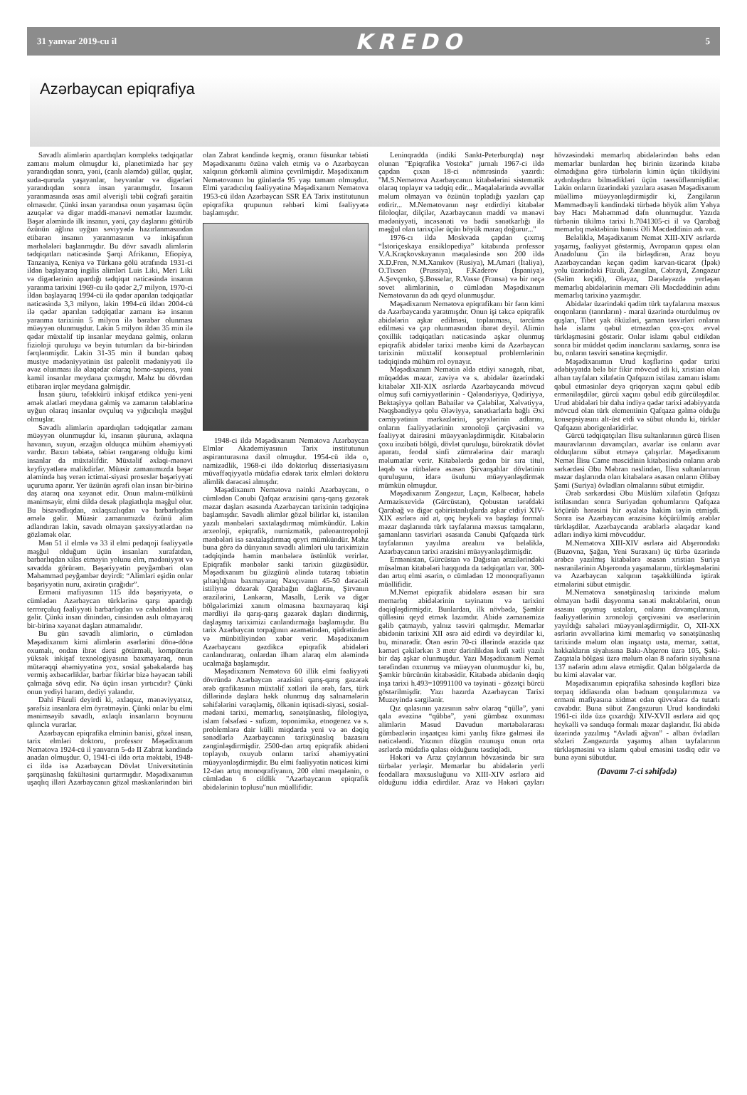31 yanvar 2019-cu il KREDO 5
Azərbaycan epiqrafiya
Savadlı alimlərin apardıqları kompleks tədqiqatlar zamanı məlum olmuşdur ki, planetimizdə hər şey yarandıqdan sonra, yəni, (canlı aləmdə) güllər, quşlar, suda-quruda yaşayanlar, heyvanlar və digərləri yarandıqdan sonra insan yaranmışdır. İnsanın yaranmasında əsas amil əlverişli təbii coğrafi şəraitin olmasıdır. Çünki insan yarandısa onun yaşaması üçün azuqələr və digər maddi-mənəvi nemətlər lazımdır. Bəşər aləmində ilk insanın, yəni, çay daşlarını götürüb özünün ağlına uyğun səviyyədə hazırlanmasından etibarən insanın yaranmasının və inkişafının mərhələləri başlanmışdır. Bu dövr savadlı alimlərin tədqiqatları nəticəsində Şərqi Afrikanın, Efiopiya, Tanzaniya, Keniya və Türkanə gölü ətrafında 1931-ci ildən başlayaraq ingilis alimləri Luis Liki, Meri Liki və digərlərinin apardığı tədqiqat nəticəsində insanın yaranma tarixini 1969-cu ilə qədər 2,7 milyon, 1970-ci ildən başlayaraq 1994-cü ilə qədər aparılan tədqiqatlar nəticəsində 3,3 milyon, lakin 1994-cü ildən 2004-cü ilə qədər aparılan tədqiqatlar zamanı isə insanın yaranma tarixinin 5 milyon ilə bərabər olunması müəyyən olunmuşdur. Lakin 5 milyon ildən 35 min ilə qədər müxtəlif tip insanlar meydana gəlmiş, onların fizioloji quruluşu və beyin tutumları da bir-birindən fərqlənmişdir. Lakin 31-35 min il bundan qabaq mustye mədəniyyətinin üst paleolit mədəniyyəti ilə əvəz olunması ilə əlaqədar olaraq homo-sapiens, yəni kamil insanlar meydana çıxmışdır. Məhz bu dövrdən etibarən irqlər meydana gəlmişdir.
İnsan şüuru, təfəkkürü inkişaf etdikcə yeni-yeni əmək alətləri meydana gəlmiş və zamanın tələblərinə uyğun olaraq insanlar ovçuluq və yığıcılıqla məşğul olmuşlar.
Savadlı alimlərin apardıqları tədqiqatlar zamanı müəyyən olunmuşdur ki, insanın şüuruna, əxlaqına havanın, suyun, ərzağın olduqca mühüm əhəmiyyəti vardır. Baxın təbiətə, təbiət rəngarəng olduğu kimi insanlar da müxtəlifdir. Müxtəlif əxlaqi-mənəvi keyfiyyətlərə malikdirlər. Müasir zamanımızda bəşər aləmində baş verən ictimai-siyasi proseslər bəşəriyyəti uçuruma aparır. Yer üzünün əşrəfi olan insan bir-birinə daş ataraq ona xəyanət edir. Onun malını-mülkünü mənimsəyir, elmi dildə desək plagiatlıqla məşğul olur. Bu bisavadlıqdan, əxlaqsızlıqdan və barbarlıqdan əmələ gəlir. Müasir zamanımızda özünü alim adlandıran lakin, savadı olmayan şəxsiyyətlərdən nə gözləmək olar.
Mən 51 il elmlə və 33 il elmi pedaqoji fəaliyyətlə məşğul olduğum üçün insanları xurafatdan, barbarlıqdan xilas etməyin yolunu elm, mədəniyyət və savadda görürəm. Bəşəriyyətin peyğəmbəri olan Məhəmməd peyğəmbər deyirdi: “Alimləri eşidin onlar bəşəriyyətin nuru, axirətin çırağıdır”.
Erməni mafiyasının 115 ildə bəşəriyyətə, o cümlədən Azərbaycan türklərinə qarşı apardığı terrorçuluq fəaliyyəti barbarlıqdan və cəhalətdən irəli gəlir. Çünki insan dinindən, cinsindən asılı olmayaraq bir-birinə xəyanət daşları atmamalıdır.
Bu gün savadlı alimlərin, o cümlədən Məşədixanım kimi alimlərin əsərlərini dönə-dönə oxumalı, ondan ibrət dərsi götürməli, kompüterin yüksək inkişaf texnologiyasına baxmayaraq, onun mütərəqqi əhəmiyyətinə yox, sosial şəbəkələrdə baş vermiş əxbəcərliklər, barbar fikirlər bizə həyəcan təbili çalmağa sövq edir. Nə üçün insan yırtıcıdır? Çünki onun yediyi haram, dediyi yalandır.
Dahi Füzuli deyirdi ki, əxlaqsız, mənəviyyatsız, şərəfsiz insanlara elm öyrətməyin. Çünki onlar bu elmi mənimsəyib savadlı, əxlaqlı insanların boynunu qılıncla vurarlar.
Azərbaycan epiqrafika elminin banisi, gözəl insan, tarix elmləri doktoru, professor Məşədixanım Nemətova 1924-cü il yanvarın 5-də II Zabrat kəndində anadan olmuşdur. O, 1941-ci ildə orta məktəbi, 1948-ci ildə isə Azərbaycan Dövlət Universitetinin şərqşünaslıq fakültəsini qurtarmışdır. Məşədixanımın uşaqlıq illəri Azərbaycanın gözəl məskənlərindən biri olan Zabrat kəndində keçmiş, oranın füsunkar təbiəti Məşədixanımı özünə valeh etmiş və o Azərbaycan xalqının görkəmli aliminə çevrilmişdir. Məşədixanım Nemətovanın bu günlərdə 95 yaşı tamam olmuşdur. Elmi yaradıcılıq fəaliyyətinə Məşədixanım Nemətova 1953-cü ildən Azərbaycan SSR EA Tarix institutunun epiqrafika qrupunun rəhbəri kimi fəaliyyətə başlamışdır.
1948-ci ildə Məşədixanım Nemətova Azərbaycan Elmlər Akademiyasının Tarix institutunun aspiranturasına daxil olmuşdur. 1954-cü ildə o, namizədlik, 1968-ci ildə doktorluq dissertasiyasını müvəffəqiyyətlə müdafiə edərək tarix elmləri doktoru alimlik dərəcəsi almışdır.
Məşədixanım Nemətova nəinki Azərbaycanı, o cümlədən Cənubi Qafqaz ərazisini qarış-qarış gəzərək məzar daşları əsasında Azərbaycan tarixinin tədqiqinə başlamışdır. Savadlı alimlər gözəl bilirlər ki, istənilən yazılı mənbələri saxtalaşdırmaq mümkündür. Lakin arxeoloji, epiqrafik, numizmatik, paleoantropoloji mənbələri isə saxtalaşdırmaq qeyri mümkündür. Məhz buna görə də dünyanın savadlı alimləri ulu tariximizin tədqiqində həmin mənbələrə üstünlük verirlər. Epiqrafik mənbələr sanki tarixin güzgüsüdür. Məşədixanım bu güzgünü əlində tutaraq təbiətin şıltaqlığına baxmayaraq Naxçıvanın 45-50 dərəcəli istiliynə dözərək Qarabağın dağlarını, Şirvanın ərazilərini, Lənkəran, Masallı, Lerik və digər bölgələrimizi xanım olmasına baxmayaraq kişi mərdliyi ilə qarış-qarış gəzərək daşları dindirmiş, daşlaşmış tariximizi canlandırmağa başlamışdır. Bu tarix Azərbaycan torpağının əzəmətindən, qüdrətindən və münbitliyindən xəbər verir. Məşədixanım Azərbaycanı gəzdikcə epiqrafik abidələri canlandıraraq, onlardan ilham alaraq elm aləmində ucalmağa başlamışdır.
Məşədixanım Nemətova 60 illik elmi fəaliyyəti dövründə Azərbaycan ərazisini qarış-qarış gəzərək ərəb qrafikasının müxtəlif xətləri ilə ərəb, fars, türk dillərində daşlara həkk olunmuş daş salnamələrin səhifələrini vərəqləmiş, ölkənin iqtisadi-siyasi, sosial-mədəni tarixi, memarlıq, sənətşünaslıq, filologiya, islam fəlsəfəsi - sufizm, toponimika, etnogenez və s. problemlərə dair külli miqdarda yeni və ən dəqiq sənədlərlə Azərbaycanın tarixşünaslıq bazasını zənginləşdirmişdir. 2500-dən artıq epiqrafik abidəni toplayıb, oxuyub onların tarixi əhəmiyyətini müəyyənləşdirmişdir. Bu elmi fəaliyyətin nəticəsi kimi 12-dən artıq monoqrafiyanın, 200 elmi məqalənin, o cümlədən 6 cildlik "Azərbaycanın epiqrafik abidələrinin toplusu"nun müəllifidir.
Leninqradda (indiki Sankt-Peterburqda) nəşr olunan "Epiqrafika Vostoka" jurnalı 1967-ci ildə çapdan çıxan 18-ci nömrəsində yazırdı: "M.S.Nemətova Azərbaycanın kitabələrini sistematik olaraq toplayır və tədqiq edir... Məqalələrində əvvəllər məlum olmayan və özünün topladığı yazıları çap etdirir... M.Nemətovanın nəşr etdirdiyi kitabələr filoloqlar, dilçilər, Azərbaycanın maddi və mənəvi mədəniyyəti, incəsənəti və bədii sənətkarlığı ilə məşğul olan tarixçilər üçün böyük maraq doğurur..."
1976-cı ildə Moskvada çapdan çıxmış “İstoriçeskaya ensiklopediya” kitabında professor V.A.Kraçkovskayanın məqaləsində son 200 ildə X.D.Fren, N.M.Xanıkov (Rusiya), M.Amari (İtaliya), O.Tixsen (Prussiya), F.Kaderov (İspaniya), A.Şevçenko, Ş.Bosselar, R.Vasse (Fransa) və bir neçə sovet alimlərinin, o cümlədən Məşədixanım Nemətovanın da adı qeyd olunmuşdur.
Məşədixanım Nemətova epiqrafikanı bir fənn kimi də Azərbaycanda yaratmışdır. Onun işi təkcə epiqrafik abidələrin aşkar edilməsi, toplanması, tərcümə edilməsi və çap olunmasından ibarət deyil. Alimin çoxillik tədqiqatları nəticəsində aşkar olunmuş epiqrafik abidələr tarixi mənbə kimi də Azərbaycan tarixinin müxtəlif konseptual problemlərinin tədqiqində mühüm rol oynayır.
Məşədixanım Nemətin əldə etdiyi xanəgah, ribat, müqəddəs məzar, zaviyə və s. abidələr üzərindəki kitabələr XII-XIX əsrlərdə Azərbaycanda mövcud olmuş sufi cəmiyyətlərinin - Qələndəriyyə, Qədiriyyə, Bektaşiyyə qolları Babailər və Çələbilər, Xəlvətiyyə, Nəqşbəndiyyə qolu Ələviyyə, sənətkarlarla bağlı Əxi cəmiyyətinin mərkəzlərini, şeyxlərinin adlarını, onların fəaliyyətlərinin xronoloji çərçivəsini və fəaliyyət dairəsini müəyyənləşdirmişdir. Kitabələrin çoxu inzibati bölgü, dövlət quruluşu, bürokratik dövlət aparatı, feodal sinfi zümrələrinə dair maraqlı məlumatlar verir. Kitabələrdə gedən bir sıra titul, ləqəb və rütbələrə əsasən Şirvanşahlar dövlətinin quruluşunu, idarə üsulunu müəyyənləşdirmək mümkün olmuşdur.
Məşədixanım Zəngəzur, Laçın, Kəlbəcər, habelə Armazisxevidə (Gürcüstan), Qobustan tərəfdəki Qarabağ və digər qəbiristanlıqlarda aşkar etdiyi XIV-XIX əsrlərə aid at, qoç heykəli və başdaşı formalı məzar daşlarında türk tayfalarına məxsus tamqaların, şamanların təsvirləri əsasında Cənubi Qafqazda türk tayfalarının yayılma arealını və beləliklə, Azərbaycanın tarixi ərazisini müəyyənləşdirmişdir.
Ermənistan, Gürcüstan və Dağıstan ərazilərindəki müsəlman kitabələri haqqında da tədqiqatları var. 300-dən artıq elmi əsərin, o cümlədən 12 monoqrafiyanın müəllifidir.
M.Nemət epiqrafik abidələrə əsasən bir sıra memarlıq abidələrinin təyinatını və tarixini dəqiqləşdirmişdir. Bunlardan, ilk növbədə, Şəmkir qülləsini qeyd etmək lazımdır. Abidə zəmanəmizə gəlib çatmayıb, yalnız təsviri qalmışdır. Memarlar abidənin tarixini XII əsrə aid edirdi və deyirdilər ki, bu, minarədir. Ötən əsrin 70-ci illərində ərazidə qaz kəməri çəkilərkən 3 metr dərinlikdən kufi xətli yazılı bir daş aşkar olunmuşdur. Yazı Məşədixanım Nemət tərəfindən oxunmuş və müəyyən olunmuşdur ki, bu, Şəmkir bürcünün kitabəsidir. Kitabədə abidənin dəqiq inşa tarixi h.493=10991100 və təyinati - gözətçi bürcü göstərilmişdir. Yazı hazırda Azərbaycan Tarixi Muzeyində sərgilənir.
Qız qalasının yazısının səhv olaraq “qüllə”, yəni qala əvəzinə “qübbə”, yəni gümbəz oxunması alimlərin Məsud Davudun mərtəbələrarası gümbəzlərin inşaatçısı kimi yanlış fikrə gəlməsi ilə nəticələndi. Yazının düzgün oxunuşu onun orta əsrlərdə müdafiə qalası olduğunu təsdiqlədi.
Həkəri və Araz çaylarının hövzəsində bir sıra türbələr yerləşir. Memarlar bu abidələrin yerli feodallara məxsusluğunu və XIII-XIV əsrlərə aid olduğunu iddia edirdilər. Araz və Həkəri çayları hövzəsindəki memarlıq abidələrindən bəhs edən memarlar bunlardan heç birinin üzərində kitabə olmadığına görə türbələrin kimin üçün tikildiyini aydınlaşdıra bilmədikləri üçün təəssüflənmişdilər. Lakin onların üzərindəki yazılara əsasən Məşədixanım müəllimə müəyyənləşdirmişdir ki, Zəngilanın Məmmədbəyli kəndindəki türbədə böyük alim Yəhya bəy Hacı Məhəmməd dəfn olunmuşdur. Yazıda türbənin tikilmə tarixi h.7041305-ci il və Qarabağ memarlıq məktəbinin banisi Əli Məcdəddinin adı var.
Beləliklə, Məşədixanım Nemət XIII-XIV əsrlərdə yaşamış, fəaliyyət göstərmiş, Avropanın qapısı olan Anadolunu Çin ilə birləşdirən, Araz boyu Azərbaycandan keçən qədim karvan-ticarət (İpək) yolu üzərindəki Füzuli, Zəngilan, Cəbrayıl, Zəngəzur (Səlim keçidi), Ələyaz, Dərələyəzdə yerləşən memarlıq abidələrinin memarı Əli Məcdəddinin adını memarlıq tarixinə yazmışdır.
Abidələr üzərindəki qədim türk tayfalarına məxsus onqonların (tanrıların) - maral üzərində oturdulmuş ov quşları, Tibet yak öküzləri, şaman təsvirləri onların hələ islamı qəbul etməzdən çox-çox əvvəl türkləşməsini göstərir. Onlar islamı qəbul etdikdən sonra bir müddət qədim inanclarını saxlamış, sonra isə bu, onların təsviri sənətinə keçmişdir.
Məşədixanımın Urud kəşflərinə qədər tarixi ədəbiyyatda belə bir fikir mövcud idi ki, xristian olan alban tayfaları xilafətin Qafqazın istilası zamanı islamı qəbul etməsinlər deyə qriqoryan xaçını qəbul edib erməniləşdilər, gürcü xaçını qəbul edib gürcüləşdilər. Urud abidələri bir daha indiyə qədər tarixi ədəbiyyatda mövcud olan türk elementinin Qafqaza gəlmə olduğu konsepsiyasını alt-üst etdi və sübut olundu ki, türklər Qafqazın aborigenləridirlər.
Gürcü tədqiqatçıları İlisu sultanlarının gürcü İlisen mauravlarının davamçıları, avarlar isə onların avar olduqlarını sübut etməyə çalışırlar. Məşədixanım Nemət İlisu Came məscidinin kitabəsində onların ərəb sərkərdəsi Əbu Məbran nəslindən, İlisu sultanlarının məzar daşlarında olan kitabələrə əsasən onların Əlibəy Şami (Suriya) övladları olmalarını sübut etmişdir.
Ərəb sərkərdəsi Əbu Müslüm xilafətin Qafqazı istilasından sonra Suriyadan qohumlarını Qafqaza köçürüb hərəsini bir əyalətə hakim təyin etmişdi. Sonra isə Azərbaycan ərazisinə köçürülmüş ərəblər türkləşdilər. Azərbaycanda ərəblərlə əlaqədar kənd adları indiyə kimi mövcuddur.
M.Nemətova XIII-XIV əsrlərə aid Abşerondakı (Buzovna, Şağan, Yeni Suraxanı) üç türbə üzərində ərəbcə yazılmış kitabələrə əsasən xristian Suriya nəsranilərinin Abşeronda yaşamalarını, türkləşmələrini və Azərbaycan xalqının təşəkkülündə iştirak etmələrini sübut etmişdir.
M.Nemətova sənətşünaslıq tarixində məlum olmayan bədii daşyonma sənəti məktəblərini, onun əsasını qoymuş ustaları, onların davamçılarının, fəaliyyətlərinin xronoloji çərçivəsini və əsərlərinin yayıldığı sahələri müəyyənləşdirmişdir. O, XII-XX əsrlərin əvvəllərinə kimi memarlıq və sənətşünaslıq tarixində məlum olan inşaatçı usta, memar, xəttat, həkkakların siyahısına Bakı-Abşeron üzrə 105, Şəki-Zaqatala bölgəsi üzrə məlum olan 8 nəfərin siyahısına 137 nəfərin adını əlavə etmişdir. Qalan bölgələrdə də bu kimi əlavələr var.
Məşədixanımın epiqrafika sahəsində kəşfləri bizə torpaq iddiasında olan bədnam qonşularımıza və erməni mafiyasına xidmət edən qüvvələrə də tutarlı cavabdır. Buna sübut Zəngəzurun Urud kəndindəki 1961-ci ildə üzə çıxardığı XIV-XVII əsrlərə aid qoç heykəlli və sənduqə formalı məzar daşlarıdır. İki abidə üzərində yazılmış “Avladi ağvan” - alban övladları sözləri Zəngəzurda yaşamış alban tayfalarının türkləşməsini və islamı qəbul eməsini təsdiq edir və buna əyani sübutdur.
(Davamı 7-ci səhifədə)